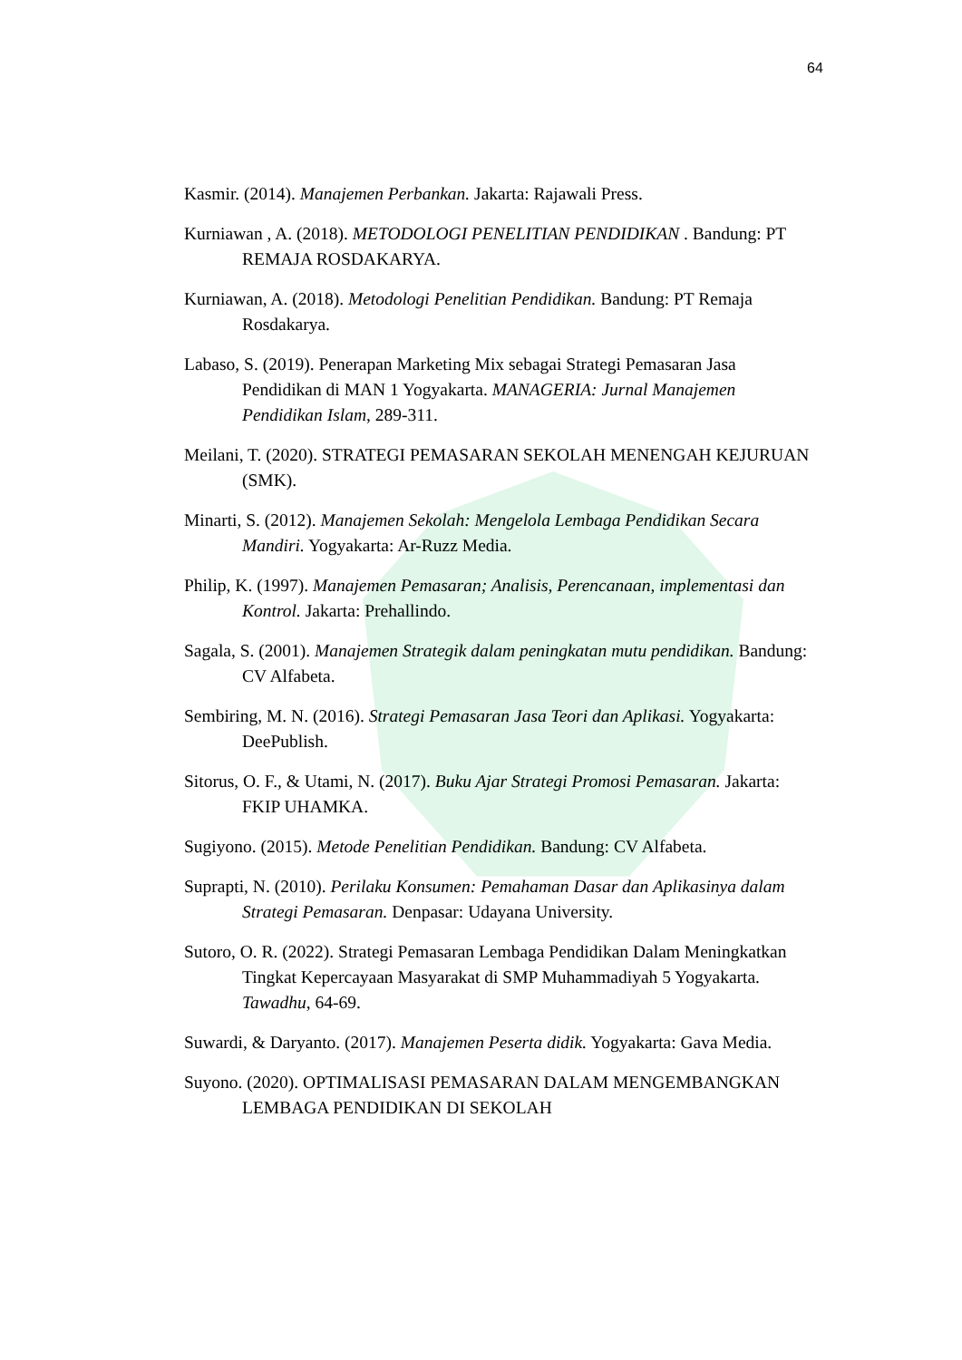64
Kasmir. (2014). Manajemen Perbankan. Jakarta: Rajawali Press.
Kurniawan , A. (2018). METODOLOGI PENELITIAN PENDIDIKAN . Bandung: PT REMAJA ROSDAKARYA.
Kurniawan, A. (2018). Metodologi Penelitian Pendidikan. Bandung: PT Remaja Rosdakarya.
Labaso, S. (2019). Penerapan Marketing Mix sebagai Strategi Pemasaran Jasa Pendidikan di MAN 1 Yogyakarta. MANAGERIA: Jurnal Manajemen Pendidikan Islam, 289-311.
Meilani, T. (2020). STRATEGI PEMASARAN SEKOLAH MENENGAH KEJURUAN (SMK).
Minarti, S. (2012). Manajemen Sekolah: Mengelola Lembaga Pendidikan Secara Mandiri. Yogyakarta: Ar-Ruzz Media.
Philip, K. (1997). Manajemen Pemasaran; Analisis, Perencanaan, implementasi dan Kontrol. Jakarta: Prehallindo.
Sagala, S. (2001). Manajemen Strategik dalam peningkatan mutu pendidikan. Bandung: CV Alfabeta.
Sembiring, M. N. (2016). Strategi Pemasaran Jasa Teori dan Aplikasi. Yogyakarta: DeePublish.
Sitorus, O. F., & Utami, N. (2017). Buku Ajar Strategi Promosi Pemasaran. Jakarta: FKIP UHAMKA.
Sugiyono. (2015). Metode Penelitian Pendidikan. Bandung: CV Alfabeta.
Suprapti, N. (2010). Perilaku Konsumen: Pemahaman Dasar dan Aplikasinya dalam Strategi Pemasaran. Denpasar: Udayana University.
Sutoro, O. R. (2022). Strategi Pemasaran Lembaga Pendidikan Dalam Meningkatkan Tingkat Kepercayaan Masyarakat di SMP Muhammadiyah 5 Yogyakarta. Tawadhu, 64-69.
Suwardi, & Daryanto. (2017). Manajemen Peserta didik. Yogyakarta: Gava Media.
Suyono. (2020). OPTIMALISASI PEMASARAN DALAM MENGEMBANGKAN LEMBAGA PENDIDIKAN DI SEKOLAH